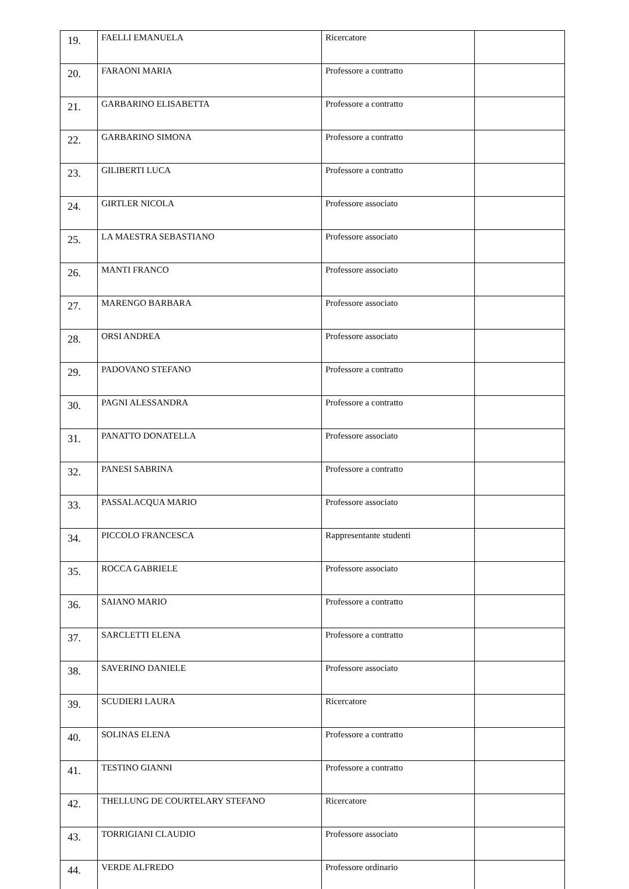| 19. | FAELLI EMANUELA | Ricercatore | |
| 20. | FARAONI MARIA | Professore a contratto | |
| 21. | GARBARINO ELISABETTA | Professore a contratto | |
| 22. | GARBARINO SIMONA | Professore a contratto | |
| 23. | GILIBERTI LUCA | Professore a contratto | |
| 24. | GIRTLER NICOLA | Professore associato | |
| 25. | LA MAESTRA SEBASTIANO | Professore associato | |
| 26. | MANTI FRANCO | Professore associato | |
| 27. | MARENGO BARBARA | Professore associato | |
| 28. | ORSI ANDREA | Professore associato | |
| 29. | PADOVANO STEFANO | Professore a contratto | |
| 30. | PAGNI ALESSANDRA | Professore a contratto | |
| 31. | PANATTO DONATELLA | Professore associato | |
| 32. | PANESI SABRINA | Professore a contratto | |
| 33. | PASSALACQUA MARIO | Professore associato | |
| 34. | PICCOLO FRANCESCA | Rappresentante studenti | |
| 35. | ROCCA GABRIELE | Professore associato | |
| 36. | SAIANO MARIO | Professore a contratto | |
| 37. | SARCLETTI ELENA | Professore a contratto | |
| 38. | SAVERINO DANIELE | Professore associato | |
| 39. | SCUDIERI LAURA | Ricercatore | |
| 40. | SOLINAS ELENA | Professore a contratto | |
| 41. | TESTINO GIANNI | Professore a contratto | |
| 42. | THELLUNG DE COURTELARY STEFANO | Ricercatore | |
| 43. | TORRIGIANI CLAUDIO | Professore associato | |
| 44. | VERDE ALFREDO | Professore ordinario | |